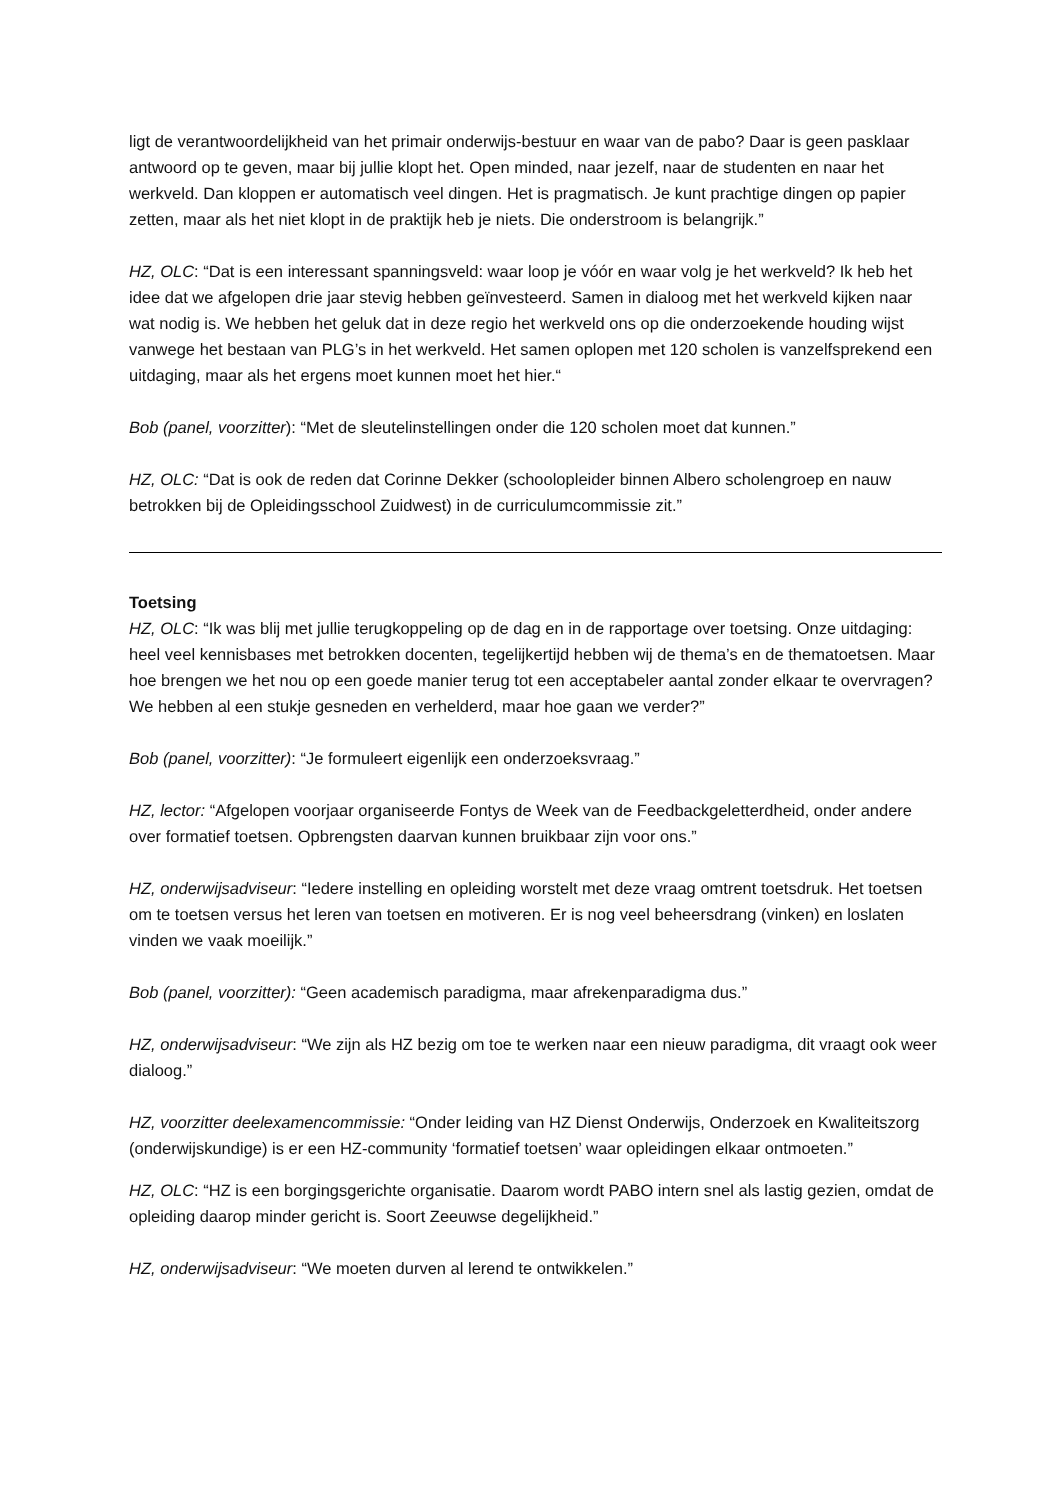ligt de verantwoordelijkheid van het primair onderwijs-bestuur en waar van de pabo? Daar is geen pasklaar antwoord op te geven, maar bij jullie klopt het. Open minded, naar jezelf, naar de studenten en naar het werkveld. Dan kloppen er automatisch veel dingen. Het is pragmatisch. Je kunt prachtige dingen op papier zetten, maar als het niet klopt in de praktijk heb je niets. Die onderstroom is belangrijk.”
HZ, OLC: “Dat is een interessant spanningsveld: waar loop je vóór en waar volg je het werkveld? Ik heb het idee dat we afgelopen drie jaar stevig hebben geïnvesteerd. Samen in dialoog met het werkveld kijken naar wat nodig is. We hebben het geluk dat in deze regio het werkveld ons op die onderzoekende houding wijst vanwege het bestaan van PLG’s in het werkveld. Het samen oplopen met 120 scholen is vanzelfsprekend een uitdaging, maar als het ergens moet kunnen moet het hier.“
Bob (panel, voorzitter): “Met de sleutelinstellingen onder die 120 scholen moet dat kunnen.”
HZ, OLC: “Dat is ook de reden dat Corinne Dekker (schoolopleider binnen Albero scholengroep en nauw betrokken bij de Opleidingsschool Zuidwest) in de curriculumcommissie zit.”
Toetsing
HZ, OLC: “Ik was blij met jullie terugkoppeling op de dag en in de rapportage over toetsing. Onze uitdaging: heel veel kennisbases met betrokken docenten, tegelijkertijd hebben wij de thema’s en de thematoetsen. Maar hoe brengen we het nou op een goede manier terug tot een acceptabeler aantal zonder elkaar te overvragen? We hebben al een stukje gesneden en verhelderd, maar hoe gaan we verder?”
Bob (panel, voorzitter): “Je formuleert eigenlijk een onderzoeksvraag.”
HZ, lector: “Afgelopen voorjaar organiseerde Fontys de Week van de Feedbackgeletterdheid, onder andere over formatief toetsen. Opbrengsten daarvan kunnen bruikbaar zijn voor ons.”
HZ, onderwijsadviseur: “Iedere instelling en opleiding worstelt met deze vraag omtrent toetsdruk. Het toetsen om te toetsen versus het leren van toetsen en motiveren. Er is nog veel beheersdrang (vinken) en loslaten vinden we vaak moeilijk.”
Bob (panel, voorzitter): “Geen academisch paradigma, maar afrekenparadigma dus.”
HZ, onderwijsadviseur: “We zijn als HZ bezig om toe te werken naar een nieuw paradigma, dit vraagt ook weer dialoog.”
HZ, voorzitter deelexamencommissie: “Onder leiding van HZ Dienst Onderwijs, Onderzoek en Kwaliteitszorg (onderwijskundige) is er een HZ-community ‘formatief toetsen’ waar opleidingen elkaar ontmoeten.”
HZ, OLC: “HZ is een borgingsgerichte organisatie. Daarom wordt PABO intern snel als lastig gezien, omdat de opleiding daarop minder gericht is. Soort Zeeuwse degelijkheid.”
HZ, onderwijsadviseur: “We moeten durven al lerend te ontwikkelen.”